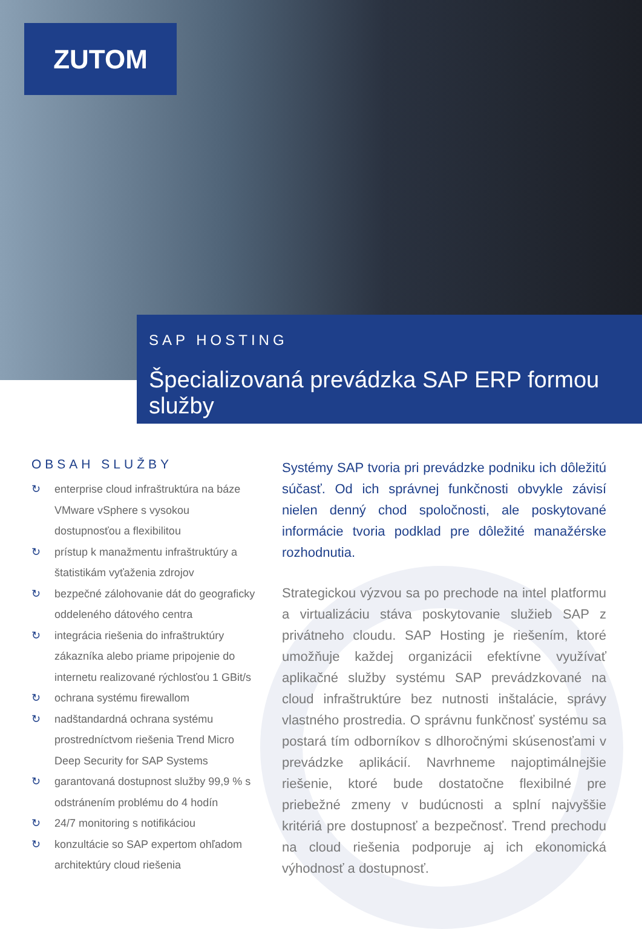ZUTOM
SAP HOSTING
Špecializovaná prevádzka SAP ERP formou služby
OBSAH SLUŽBY
↻ enterprise cloud infraštruktúra na báze VMware vSphere s vysokou dostupnosťou a flexibilitou
↻ prístup k manažmentu infraštruktúry a štatistikám vyťaženia zdrojov
↻ bezpečné zálohovanie dát do geograficky oddeleného dátového centra
↻ integrácia riešenia do infraštruktúry zákazníka alebo priame pripojenie do internetu realizované rýchlosťou 1 GBit/s
↻ ochrana systému firewallom
↻ nadštandardná ochrana systému prostredníctvom riešenia Trend Micro Deep Security for SAP Systems
↻ garantovaná dostupnost služby 99,9 % s odstránením problému do 4 hodín
↻ 24/7 monitoring s notifikáciou
↻ konzultácie so SAP expertom ohľadom architektúry cloud riešenia
Systémy SAP tvoria pri prevádzke podniku ich dôležitú súčasť. Od ich správnej funkčnosti obvykle závisí nielen denný chod spoločnosti, ale poskytované informácie tvoria podklad pre dôležité manažérske rozhodnutia.
Strategickou výzvou sa po prechode na intel platformu a virtualizáciu stáva poskytovanie služieb SAP z privátneho cloudu. SAP Hosting je riešením, ktoré umožňuje každej organizácii efektívne využívať aplikačné služby systému SAP prevádzkované na cloud infraštruktúre bez nutnosti inštalácie, správy vlastného prostredia. O správnu funkčnosť systému sa postará tím odborníkov s dlhoročnými skúsenosťami v prevádzke aplikácií. Navrhneme najoptimálnejšie riešenie, ktoré bude dostatočne flexibilné pre priebežné zmeny v budúcnosti a splní najvyššie kritériá pre dostupnosť a bezpečnosť. Trend prechodu na cloud riešenia podporuje aj ich ekonomická výhodnosť a dostupnosť.